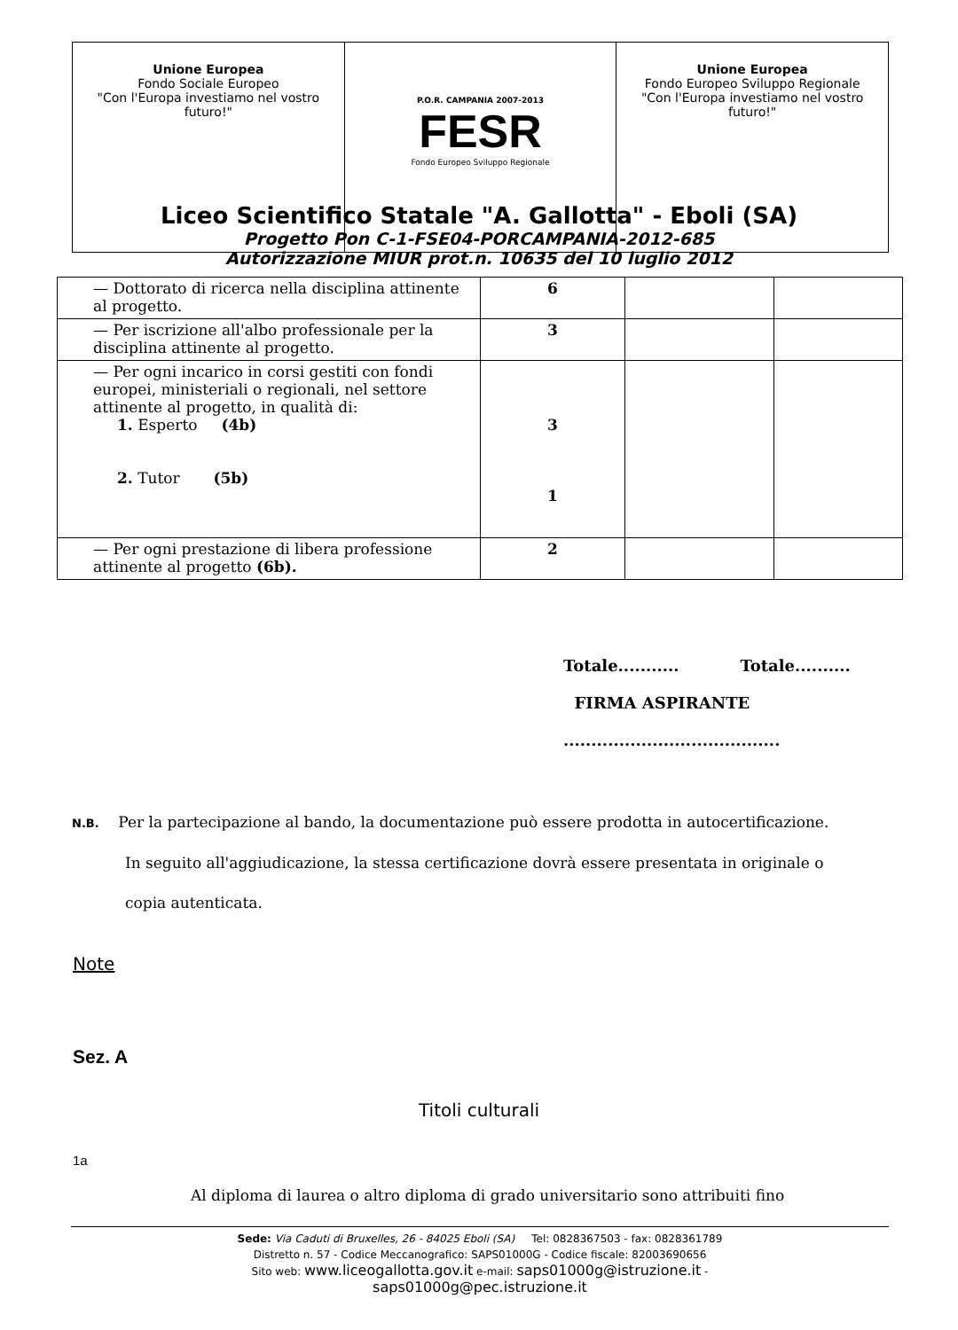| Unione Europea Fondo Sociale Europeo "Con l'Europa investiamo nel vostro futuro!" | P.O.R. CAMPANIA 2007-2013 FESR Fondo Europeo Sviluppo Regionale | Unione Europea Fondo Europeo Sviluppo Regionale "Con l'Europa investiamo nel vostro futuro!" |
Liceo Scientifico Statale "A. Gallotta" - Eboli (SA)
Progetto Pon C-1-FSE04-PORCAMPANIA-2012-685
Autorizzazione MIUR prot.n. 10635 del 10 luglio 2012
| — Dottorato di ricerca nella disciplina attinente al progetto. | 6 | | |
| — Per iscrizione all'albo professionale per la disciplina attinente al progetto. | 3 | | |
| — Per ogni incarico in corsi gestiti con fondi europei, ministeriali o regionali, nel settore attinente al progetto, in qualità di: 1. Esperto (4b) 2. Tutor (5b) | 3 1 | | |
| — Per ogni prestazione di libera professione attinente al progetto (6b). | 2 | | |
Totale........... Totale..........
FIRMA ASPIRANTE
.......................................
N.B. Per la partecipazione al bando, la documentazione può essere prodotta in autocertificazione.
In seguito all'aggiudicazione, la stessa certificazione dovrà essere presentata in originale o
copia autenticata.
Note
Sez. A
Titoli culturali
1a
Al diploma di laurea o altro diploma di grado universitario sono attribuiti fino
Sede: Via Caduti di Bruxelles, 26 - 84025 Eboli (SA) Tel: 0828367503 - fax: 0828361789
Distretto n. 57 - Codice Meccanografico: SAPS01000G - Codice fiscale: 82003690656
Sito web: www.liceogallotta.gov.it e-mail: saps01000g@istruzione.it -
saps01000g@pec.istruzione.it